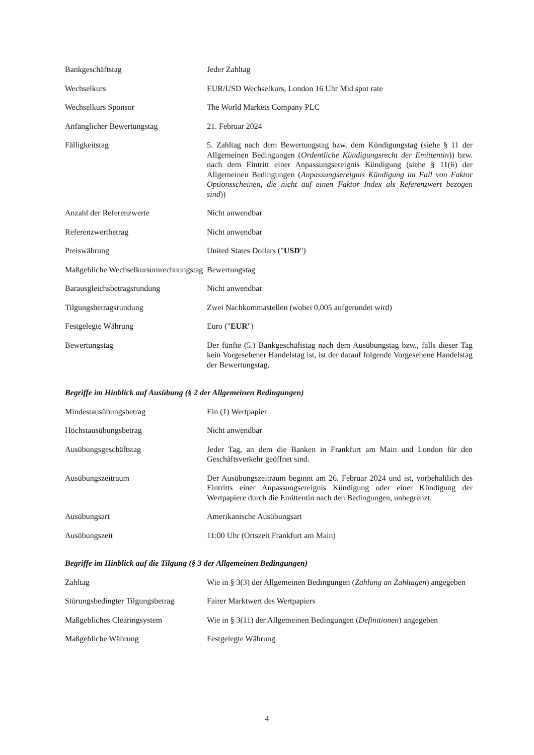| Bankgeschäftstag | Jeder Zahltag |
| Wechselkurs | EUR/USD Wechselkurs, London 16 Uhr Mid spot rate |
| Wechselkurs Sponsor | The World Markets Company PLC |
| Anfänglicher Bewertungstag | 21. Februar 2024 |
| Fälligkeitstag | 5. Zahltag nach dem Bewertungstag bzw. dem Kündigungstag (siehe § 11 der Allgemeinen Bedingungen ( Ordentliche Kündigungsrecht der Emittentin )) bzw. nach dem Eintritt einer Anpassungsereignis Kündigung (siehe § 11(6) der Allgemeinen Bedingungen ( Anpassungsereignis Kündigung im Fall von Faktor Optionsscheinen, die nicht auf einen Faktor Index als Referenzwert bezogen sind )) |
| Anzahl der Referenzwerte | Nicht anwendbar |
| Referenzwertbetrag | Nicht anwendbar |
| Preiswährung | United States Dollars (" USD ") |
| Maßgebliche Wechselkursumrechnungstag | Bewertungstag |
| Barausgleichsbetragsrundung | Nicht anwendbar |
| Tilgungsbetragsrundung | Zwei Nachkommastellen (wobei 0,005 aufgerundet wird) |
| Festgelegte Währung | Euro (" EUR ") |
| Bewertungstag | Der fünfte (5.) Bankgeschäftstag nach dem Ausübungstag bzw., falls dieser Tag kein Vorgesehener Handelstag ist, ist der darauf folgende Vorgesehene Handelstag der Bewertungstag. |
Begriffe im Hinblick auf Ausübung (§ 2 der Allgemeinen Bedingungen)
| Mindestausübungsbetrag | Ein (1) Wertpapier |
| Höchstausübungsbetrag | Nicht anwendbar |
| Ausübungsgeschäftstag | Jeder Tag, an dem die Banken in Frankfurt am Main und London für den Geschäftsverkehr geöffnet sind. |
| Ausübungszeitraum | Der Ausübungszeitraum beginnt am 26. Februar 2024 und ist, vorbehaltlich des Eintritts einer Anpassungsereignis Kündigung oder einer Kündigung der Wertpapiere durch die Emittentin nach den Bedingungen, unbegrenzt. |
| Ausübungsart | Amerikanische Ausübungsart |
| Ausübungszeit | 11:00 Uhr (Ortszeit Frankfurt am Main) |
Begriffe im Hinblick auf die Tilgung (§ 3 der Allgemeinen Bedingungen)
| Zahltag | Wie in § 3(3) der Allgemeinen Bedingungen ( Zahlung an Zahltagen ) angegeben |
| Störungsbedingter Tilgungsbetrag | Fairer Marktwert des Wertpapiers |
| Maßgebliches Clearingsystem | Wie in § 3(11) der Allgemeinen Bedingungen ( Definitionen ) angegeben |
| Maßgebliche Währung | Festgelegte Währung |
4